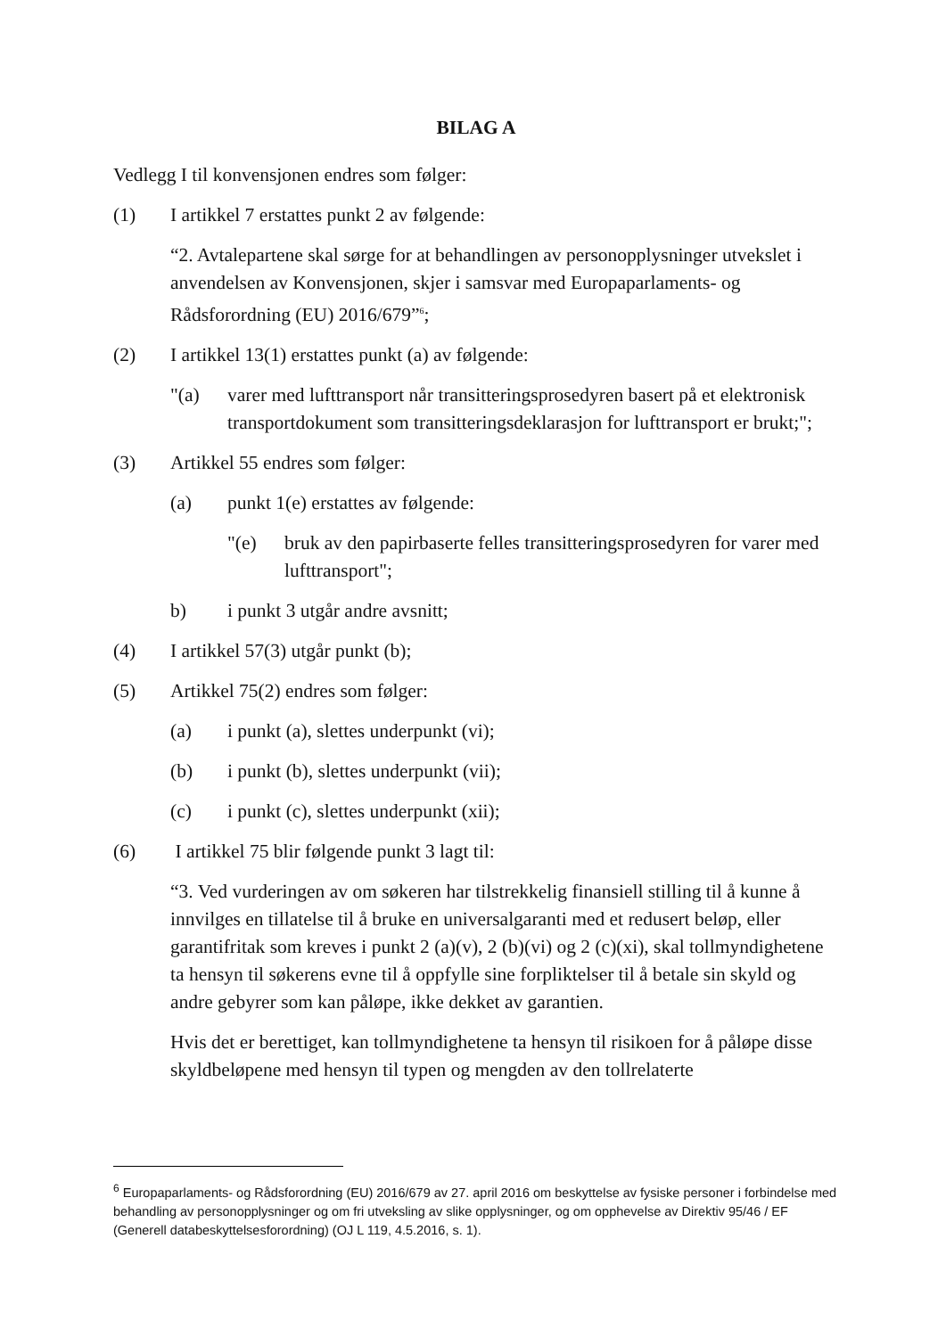BILAG A
Vedlegg I til konvensjonen endres som følger:
(1) I artikkel 7 erstattes punkt 2 av følgende:
“2. Avtalepartene skal sørge for at behandlingen av personopplysninger utvekslet i anvendelsen av Konvensjonen, skjer i samsvar med Europaparlaments- og Rådsforordning (EU) 2016/679”<sup>6</sup>;
(2) I artikkel 13(1) erstattes punkt (a) av følgende:
"(a) varer med lufttransport når transitteringsprosedyren basert på et elektronisk transportdokument som transitteringsdeklarasjon for lufttransport er brukt;";
(3) Artikkel 55 endres som følger:
(a) punkt 1(e) erstattes av følgende:
"(e) bruk av den papirbaserte felles transitteringsprosedyren for varer med lufttransport";
b) i punkt 3 utgår andre avsnitt;
(4) I artikkel 57(3) utgår punkt (b);
(5) Artikkel 75(2) endres som følger:
(a) i punkt (a), slettes underpunkt (vi);
(b) i punkt (b), slettes underpunkt (vii);
(c) i punkt (c), slettes underpunkt (xii);
(6) I artikkel 75 blir følgende punkt 3 lagt til:
“3. Ved vurderingen av om søkeren har tilstrekkelig finansiell stilling til å kunne å innvilges en tillatelse til å bruke en universalgaranti med et redusert beløp, eller garantifritak som kreves i punkt 2 (a)(v), 2 (b)(vi) og 2 (c)(xi), skal tollmyndighetene ta hensyn til søkerens evne til å oppfylle sine forpliktelser til å betale sin skyld og andre gebyrer som kan påløpe, ikke dekket av garantien.
Hvis det er berettiget, kan tollmyndighetene ta hensyn til risikoen for å påløpe disse skyldbeløpene med hensyn til typen og mengden av den tollrelaterte
<sup>6</sup> Europaparlaments- og Rådsforordning (EU) 2016/679 av 27. april 2016 om beskyttelse av fysiske personer i forbindelse med behandling av personopplysninger og om fri utveksling av slike opplysninger, og om opphevelse av Direktiv 95/46 / EF (Generell databeskyttelsesforordning) (OJ L 119, 4.5.2016, s. 1).